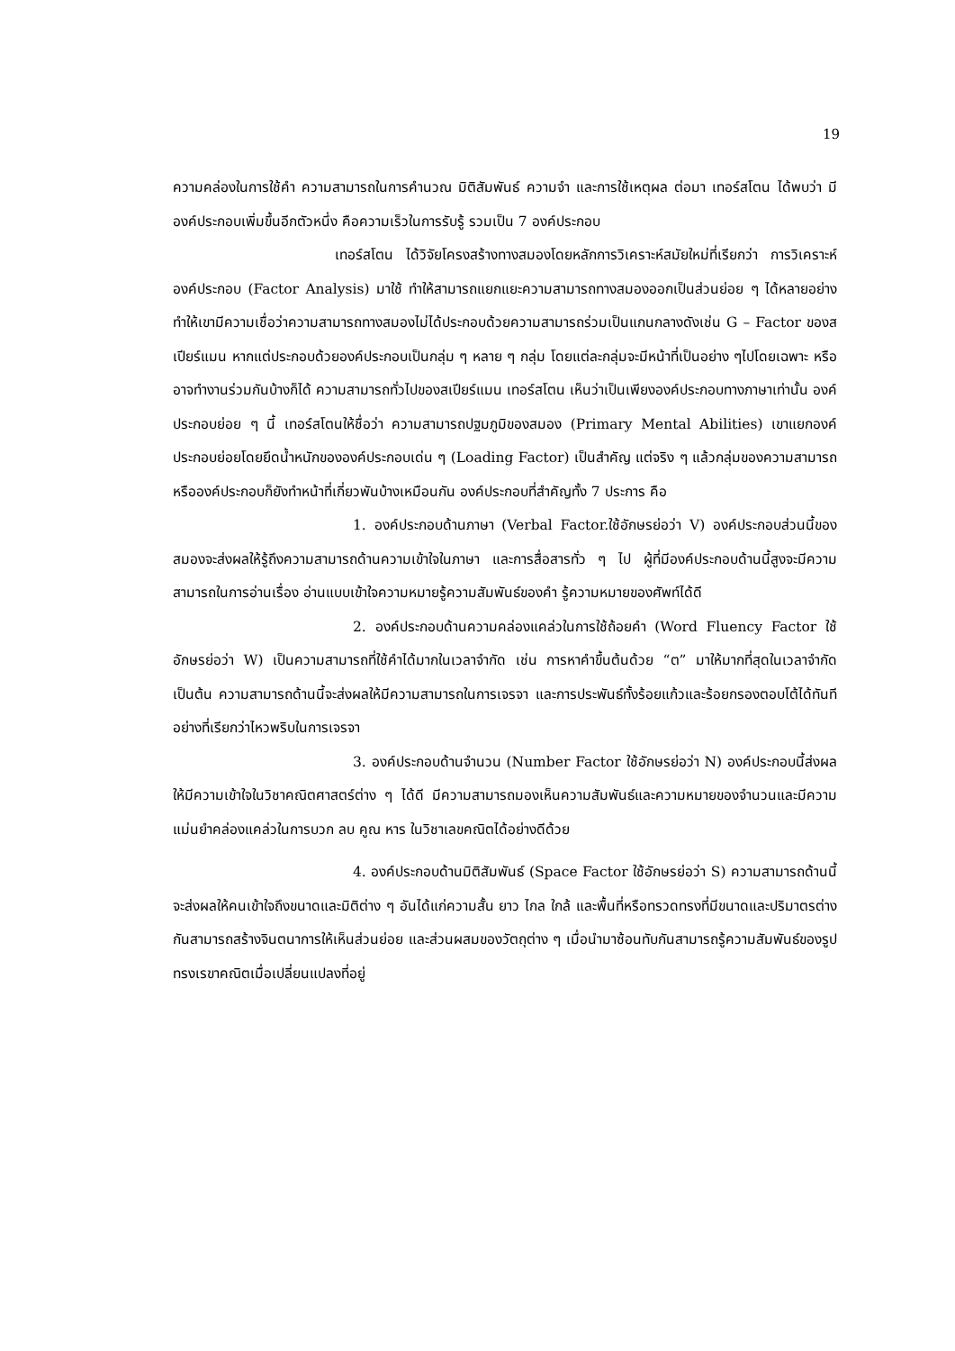19
ความคล่องในการใช้คำ ความสามารถในการคำนวณ มิติสัมพันธ์ ความจำ และการใช้เหตุผล ต่อมา เทอร์สโตน ได้พบว่า มีองค์ประกอบเพิ่มขึ้นอีกตัวหนึ่ง คือความเร็วในการรับรู้ รวมเป็น 7 องค์ประกอบ
เทอร์สโตน ได้วิจัยโครงสร้างทางสมองโดยหลักการวิเคราะห์สมัยใหม่ที่เรียกว่า การวิเคราะห์องค์ประกอบ (Factor Analysis) มาใช้ ทำให้สามารถแยกแยะความสามารถทางสมองออกเป็นส่วนย่อย ๆ ได้หลายอย่าง ทำให้เขามีความเชื่อว่าความสามารถทางสมองไม่ได้ประกอบด้วยความสามารถร่วมเป็นแกนกลางดังเช่น G – Factor ของสเปียร์แมน หากแต่ประกอบด้วยองค์ประกอบเป็นกลุ่ม ๆ หลาย ๆ กลุ่ม โดยแต่ละกลุ่มจะมีหน้าที่เป็นอย่าง ๆไปโดยเฉพาะ หรืออาจทำงานร่วมกันบ้างก็ได้ ความสามารถทั่วไปของสเปียร์แมน เทอร์สโตน เห็นว่าเป็นเพียงองค์ประกอบทางภาษาเท่านั้น องค์ประกอบย่อย ๆ นี้ เทอร์สโตนให้ชื่อว่า ความสามารถปฐมภูมิของสมอง (Primary Mental Abilities) เขาแยกองค์ประกอบย่อยโดยยึดน้ำหนักขององค์ประกอบเด่น ๆ (Loading Factor) เป็นสำคัญ แต่จริง ๆ แล้วกลุ่มของความสามารถ หรือองค์ประกอบก็ยังทำหน้าที่เกี่ยวพันบ้างเหมือนกัน องค์ประกอบที่สำคัญทั้ง 7 ประการ คือ
1. องค์ประกอบด้านภาษา (Verbal Factor.ใช้อักษรย่อว่า V) องค์ประกอบส่วนนี้ของสมองจะส่งผลให้รู้ถึงความสามารถด้านความเข้าใจในภาษา และการสื่อสารทั่ว ๆ ไป ผู้ที่มีองค์ประกอบด้านนี้สูงจะมีความสามารถในการอ่านเรื่อง อ่านแบบเข้าใจความหมายรู้ความสัมพันธ์ของคำ รู้ความหมายของศัพท์ได้ดี
2. องค์ประกอบด้านความคล่องแคล่วในการใช้ถ้อยคำ (Word Fluency Factor ใช้อักษรย่อว่า W) เป็นความสามารถที่ใช้คำได้มากในเวลาจำกัด เช่น การหาคำขึ้นต้นด้วย “ต” มาให้มากที่สุดในเวลาจำกัด เป็นต้น ความสามารถด้านนี้จะส่งผลให้มีความสามารถในการเจรจา และการประพันธ์ทั้งร้อยแก้วและร้อยกรองตอบโต้ได้ทันที อย่างที่เรียกว่าไหวพริบในการเจรจา
3. องค์ประกอบด้านจำนวน (Number Factor ใช้อักษรย่อว่า N) องค์ประกอบนี้ส่งผลให้มีความเข้าใจในวิชาคณิตศาสตร์ต่าง ๆ ได้ดี มีความสามารถมองเห็นความสัมพันธ์และความหมายของจำนวนและมีความแม่นยำคล่องแคล่วในการบวก ลบ คูณ หาร ในวิชาเลขคณิตได้อย่างดีด้วย
4. องค์ประกอบด้านมิติสัมพันธ์ (Space Factor ใช้อักษรย่อว่า S) ความสามารถด้านนี้จะส่งผลให้คนเข้าใจถึงขนาดและมิติต่าง ๆ อันได้แก่ความสั้น ยาว ไกล ใกล้ และพื้นที่หรือทรวดทรงที่มีขนาดและปริมาตรต่างกันสามารถสร้างจินตนาการให้เห็นส่วนย่อย และส่วนผสมของวัตถุต่าง ๆ เมื่อนำมาซ้อนทับกันสามารถรู้ความสัมพันธ์ของรูปทรงเรขาคณิตเมื่อเปลี่ยนแปลงที่อยู่